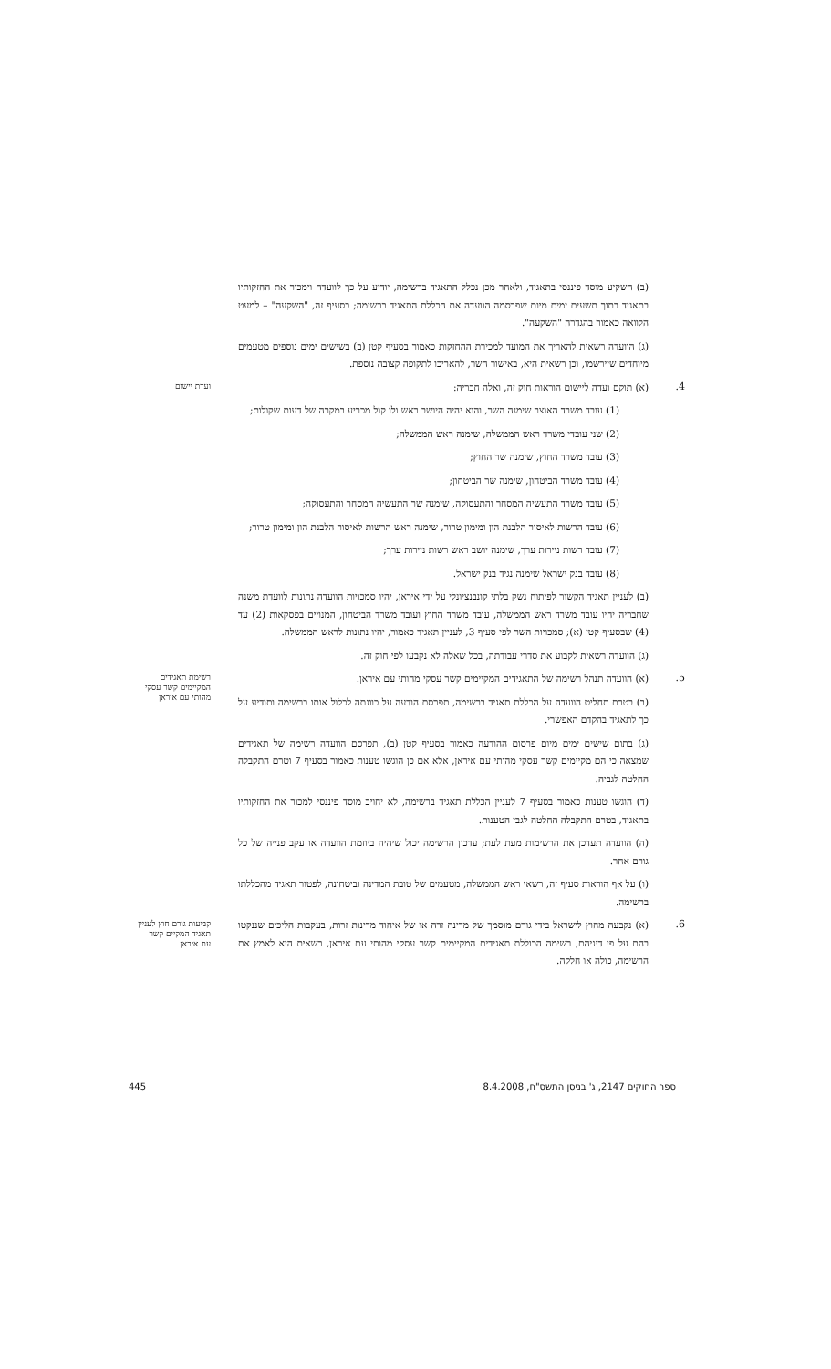(ב) השקיע מוסד פיננסי בתאגיד, ולאחר מכן נכלל התאגיד ברשימה, יודיע על כך לוועדה וימכור את החזקותיו בתאגיד בתוך תשעים ימים מיום שפרסמה הוועדה את הכללת התאגיד ברשימה; בסעיף זה, "השקעה" – למעט הלוואה כאמור בהגדרה "השקעה".
(ג) הוועדה רשאית להאריך את המועד למכירת ההחזקות כאמור בסעיף קטן (ב) בשישים ימים נוספים מטעמים מיוחדים שיירשמו, וכן רשאית היא, באישור השר, להאריכו לתקופה קצובה נוספת.
4.
(א) תוקם ועדה ליישום הוראות חוק זה, ואלה חבריה:
(1) עובד משרד האוצר שימנה השר, והוא יהיה היושב ראש ולו קול מכריע במקרה של דעות שקולות;
(2) שני עובדי משרד ראש הממשלה, שימנה ראש הממשלה;
(3) עובד משרד החוץ, שימנה שר החוץ;
(4) עובד משרד הביטחון, שימנה שר הביטחון;
(5) עובד משרד התעשיה המסחר והתעסוקה, שימנה שר התעשיה המסחר והתעסוקה;
(6) עובד הרשות לאיסור הלבנת הון ומימון טרור, שימנה ראש הרשות לאיסור הלבנת הון ומימון טרור;
(7) עובד רשות ניירות ערך, שימנה יושב ראש רשות ניירות ערך;
(8) עובד בנק ישראל שימנה נגיד בנק ישראל.
(ב) לעניין תאגיד הקשור לפיתוח נשק בלתי קונבנציונלי על ידי איראן, יהיו סמכויות הוועדה נתונות לוועדת משנה שחבריה יהיו עובד משרד ראש הממשלה, עובד משרד החוץ ועובד משרד הביטחון, המנויים בפסקאות (2) עד (4) שבסעיף קטן (א); סמכויות השר לפי סעיף 3, לעניין תאגיד כאמור, יהיו נתונות לראש הממשלה.
(ג) הוועדה רשאית לקבוע את סדרי עבודתה, בכל שאלה לא נקבעו לפי חוק זה.
ועדת יישום
5.
(א) הוועדה תנהל רשימה של התאגידים המקיימים קשר עסקי מהותי עם איראן.
(ב) בטרם תחליט הוועדה על הכללת תאגיד ברשימה, תפרסם הודעה על כוונתה לכלול אותו ברשימה ותודיע על כך לתאגיד בהקדם האפשרי.
(ג) בתום שישים ימים מיום פרסום ההודעה כאמור בסעיף קטן (ב), תפרסם הוועדה רשימה של תאגידים שמצאה כי הם מקיימים קשר עסקי מהותי עם איראן, אלא אם כן הוגשו טענות כאמור בסעיף 7 וטרם התקבלה החלטה לגביה.
(ד) הוגשו טענות כאמור בסעיף 7 לעניין הכללת תאגיד ברשימה, לא יחויב מוסד פיננסי למכור את החזקותיו בתאגיד, בטרם התקבלה החלטה לגבי הטענות.
(ה) הוועדה תעדכן את הרשימות מעת לעת; עדכון הרשימה יכול שיהיה ביוזמת הוועדה או עקב פנייה של כל גורם אחר.
(ו) על אף הוראות סעיף זה, רשאי ראש הממשלה, מטעמים של טובת המדינה וביטחונה, לפטור תאגיד מהכללתו ברשימה.
רשימת תאגידים המקיימים קשר עסקי מהותי עם איראן
6.
(א) נקבעה מחוץ לישראל בידי גורם מוסמך של מדינה זרה או של איחוד מדינות זרות, בעקבות הליכים שננקטו בהם על פי דיניהם, רשימה הכוללת תאגידים המקיימים קשר עסקי מהותי עם איראן, רשאית היא לאמץ את הרשימה, כולה או חלקה.
קביעות גורם חוץ לעניין תאגיד המקיים קשר עם איראן
ספר החוקים 2147, ג' בניסן התשס"ח, 8.4.2008 445